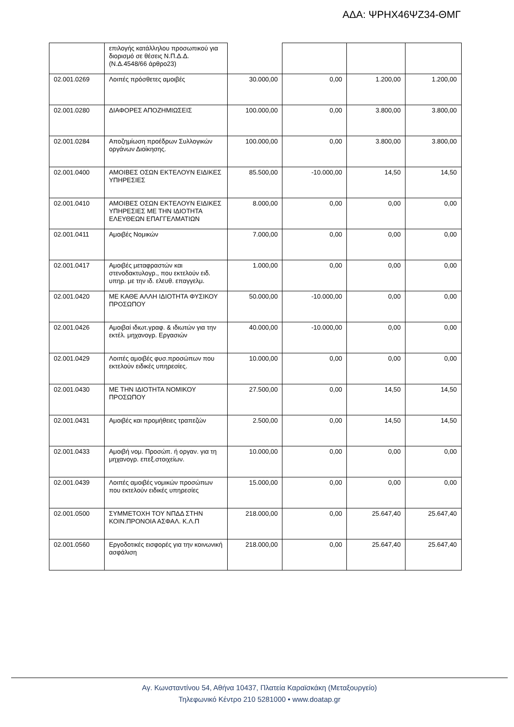ΑΔΑ: ΨΡΗΧ46ΨΖ34-ΘΜΓ
| | επιλογής κατάλληλου προσωπικού για διορισμό σε θέσεις Ν.Π.Δ.Δ. (Ν.Δ.4548/66 άρθρο23) | | | | |
| 02.001.0269 | Λοιπές πρόσθετες αμοιβές | 30.000,00 | 0,00 | 1.200,00 | 1.200,00 |
| 02.001.0280 | ΔΙΑΦΟΡΕΣ ΑΠΟΖΗΜΙΩΣΕΙΣ | 100.000,00 | 0,00 | 3.800,00 | 3.800,00 |
| 02.001.0284 | Αποζημίωση προέδρων Συλλογικών οργάνων Διοίκησης. | 100.000,00 | 0,00 | 3.800,00 | 3.800,00 |
| 02.001.0400 | ΑΜΟΙΒΕΣ ΟΣΩΝ ΕΚΤΕΛΟΥΝ ΕΙΔΙΚΕΣ ΥΠΗΡΕΣΙΕΣ | 85.500,00 | -10.000,00 | 14,50 | 14,50 |
| 02.001.0410 | ΑΜΟΙΒΕΣ ΟΣΩΝ ΕΚΤΕΛΟΥΝ ΕΙΔΙΚΕΣ ΥΠΗΡΕΣΙΕΣ ΜΕ ΤΗΝ ΙΔΙΟΤΗΤΑ ΕΛΕΥΘΕΩΝ ΕΠΑΓΓΕΛΜΑΤΙΩΝ | 8.000,00 | 0,00 | 0,00 | 0,00 |
| 02.001.0411 | Αμοιβές Νομικών | 7.000,00 | 0,00 | 0,00 | 0,00 |
| 02.001.0417 | Αμοιβές μεταφραστών και στενοδακτυλογρ., που εκτελούν ειδ. υπηρ. με την ιδ. ελευθ. επαγγελμ. | 1.000,00 | 0,00 | 0,00 | 0,00 |
| 02.001.0420 | ΜΕ ΚΑΘΕ ΑΛΛΗ ΙΔΙΟΤΗΤΑ ΦΥΣΙΚΟΥ ΠΡΟΣΩΠΟΥ | 50.000,00 | -10.000,00 | 0,00 | 0,00 |
| 02.001.0426 | Αμοιβαί ιδιωτ.γραφ. & ιδιωτών για την εκτέλ. μηχανογρ. Εργασιών | 40.000,00 | -10.000,00 | 0,00 | 0,00 |
| 02.001.0429 | Λοιπές αμοιβές φυσ.προσώπων που εκτελούν ειδικές υπηρεσίες. | 10.000,00 | 0,00 | 0,00 | 0,00 |
| 02.001.0430 | ΜΕ ΤΗΝ ΙΔΙΟΤΗΤΑ ΝΟΜΙΚΟΥ ΠΡΟΣΩΠΟΥ | 27.500,00 | 0,00 | 14,50 | 14,50 |
| 02.001.0431 | Αμοιβές και προμήθειες τραπεζών | 2.500,00 | 0,00 | 14,50 | 14,50 |
| 02.001.0433 | Αμοιβή νομ. Προσώπ. ή οργαν. για τη μηχανογρ. επεξ.στοιχείων. | 10.000,00 | 0,00 | 0,00 | 0,00 |
| 02.001.0439 | Λοιπές αμοιβές νομικών προσώπων που εκτελούν ειδικές υπηρεσίες | 15.000,00 | 0,00 | 0,00 | 0,00 |
| 02.001.0500 | ΣΥΜΜΕΤΟΧΗ ΤΟΥ ΝΠΔΔ ΣΤΗΝ ΚΟΙΝ.ΠΡΟΝΟΙΑ ΑΣΦΑΛ. Κ.Λ.Π | 218.000,00 | 0,00 | 25.647,40 | 25.647,40 |
| 02.001.0560 | Εργοδοτικές εισφορές για την κοινωνική ασφάλιση | 218.000,00 | 0,00 | 25.647,40 | 25.647,40 |
Αγ. Κωνσταντίνου 54, Αθήνα 10437, Πλατεία Καραϊσκάκη (Μεταξουργείο)
Τηλεφωνικό Κέντρο 210 5281000 • www.doatap.gr